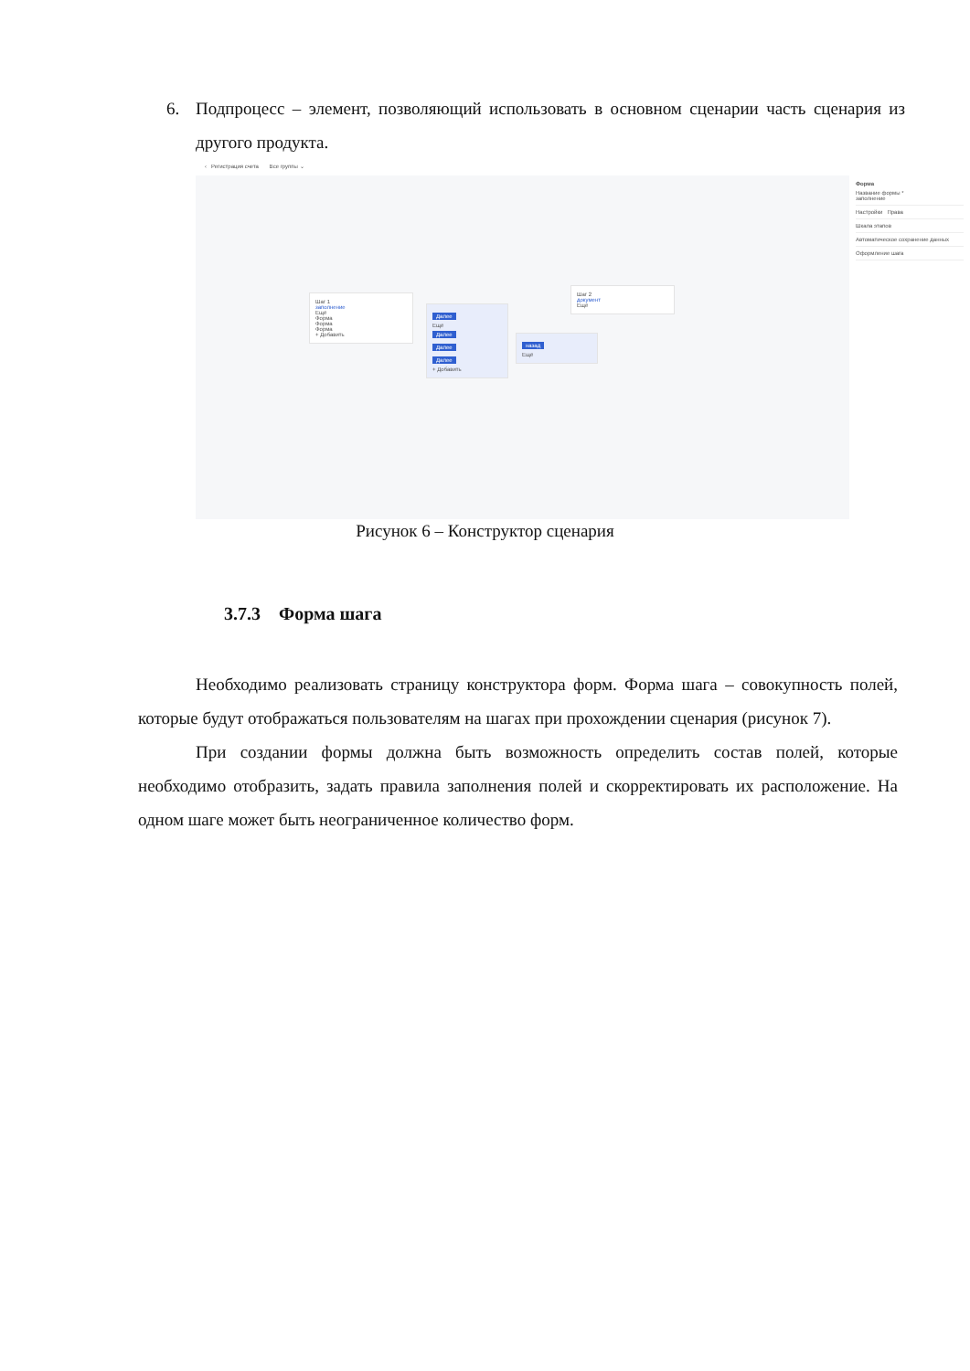6. Подпроцесс – элемент, позволяющий использовать в основном сценарии часть сценария из другого продукта.
‹ Регистрация счета Все группы ⌄
Шаг 1
заполнение
Ещё
Форма
Форма
Форма
+ Добавить
Далее
Ещё
Далее
Далее
Далее
+ Добавить
назад
Ещё
Шаг 2
документ
Ещё
Форма
Название формы *
заполнение
Настройки Права
Шкала этапов
Автоматическое сохранение данных
Оформление шага
Рисунок 6 – Конструктор сценария
3.7.3 Форма шага
Необходимо реализовать страницу конструктора форм. Форма шага – совокупность полей, которые будут отображаться пользователям на шагах при прохождении сценария (рисунок 7).
При создании формы должна быть возможность определить состав полей, которые необходимо отобразить, задать правила заполнения полей и скорректировать их расположение. На одном шаге может быть неограниченное количество форм.